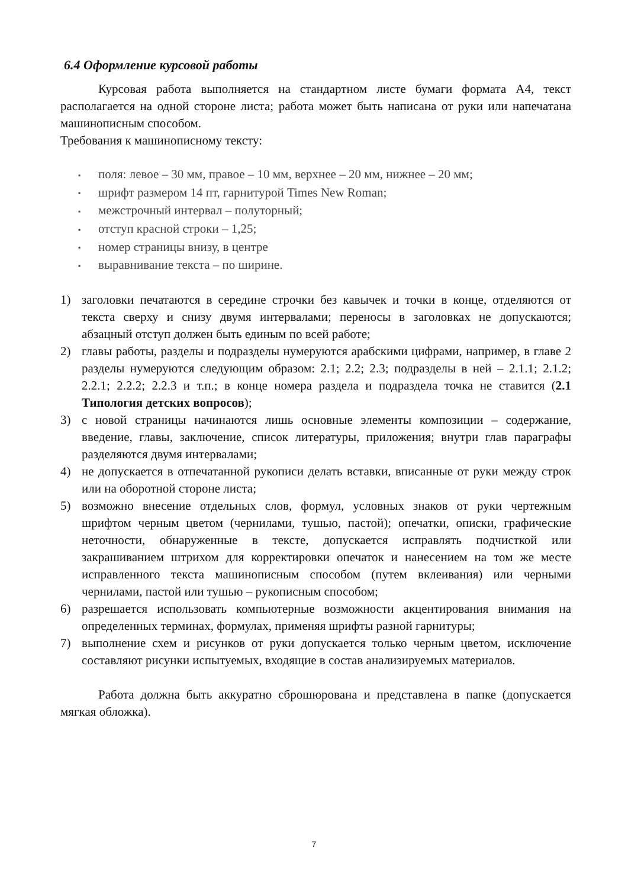6.4 Оформление курсовой работы
Курсовая работа выполняется на стандартном листе бумаги формата А4, текст располагается на одной стороне листа; работа может быть написана от руки или напечатана машинописным способом.
Требования к машинописному тексту:
▪ поля: левое – 30 мм, правое – 10 мм, верхнее – 20 мм, нижнее – 20 мм;
▪ шрифт размером 14 пт, гарнитурой Times New Roman;
▪ межстрочный интервал – полуторный;
▪ отступ красной строки – 1,25;
▪ номер страницы внизу, в центре
▪ выравнивание текста – по ширине.
1) заголовки печатаются в середине строчки без кавычек и точки в конце, отделяются от текста сверху и снизу двумя интервалами; переносы в заголовках не допускаются; абзацный отступ должен быть единым по всей работе;
2) главы работы, разделы и подразделы нумеруются арабскими цифрами, например, в главе 2 разделы нумеруются следующим образом: 2.1; 2.2; 2.3; подразделы в ней – 2.1.1; 2.1.2; 2.2.1; 2.2.2; 2.2.3 и т.п.; в конце номера раздела и подраздела точка не ставится (2.1 Типология детских вопросов);
3) с новой страницы начинаются лишь основные элементы композиции – содержание, введение, главы, заключение, список литературы, приложения; внутри глав параграфы разделяются двумя интервалами;
4) не допускается в отпечатанной рукописи делать вставки, вписанные от руки между строк или на оборотной стороне листа;
5) возможно внесение отдельных слов, формул, условных знаков от руки чертежным шрифтом черным цветом (чернилами, тушью, пастой); опечатки, описки, графические неточности, обнаруженные в тексте, допускается исправлять подчисткой или закрашиванием штрихом для корректировки опечаток и нанесением на том же месте исправленного текста машинописным способом (путем вклеивания) или черными чернилами, пастой или тушью – рукописным способом;
6) разрешается использовать компьютерные возможности акцентирования внимания на определенных терминах, формулах, применяя шрифты разной гарнитуры;
7) выполнение схем и рисунков от руки допускается только черным цветом, исключение составляют рисунки испытуемых, входящие в состав анализируемых материалов.
Работа должна быть аккуратно сброшюрована и представлена в папке (допускается мягкая обложка).
7